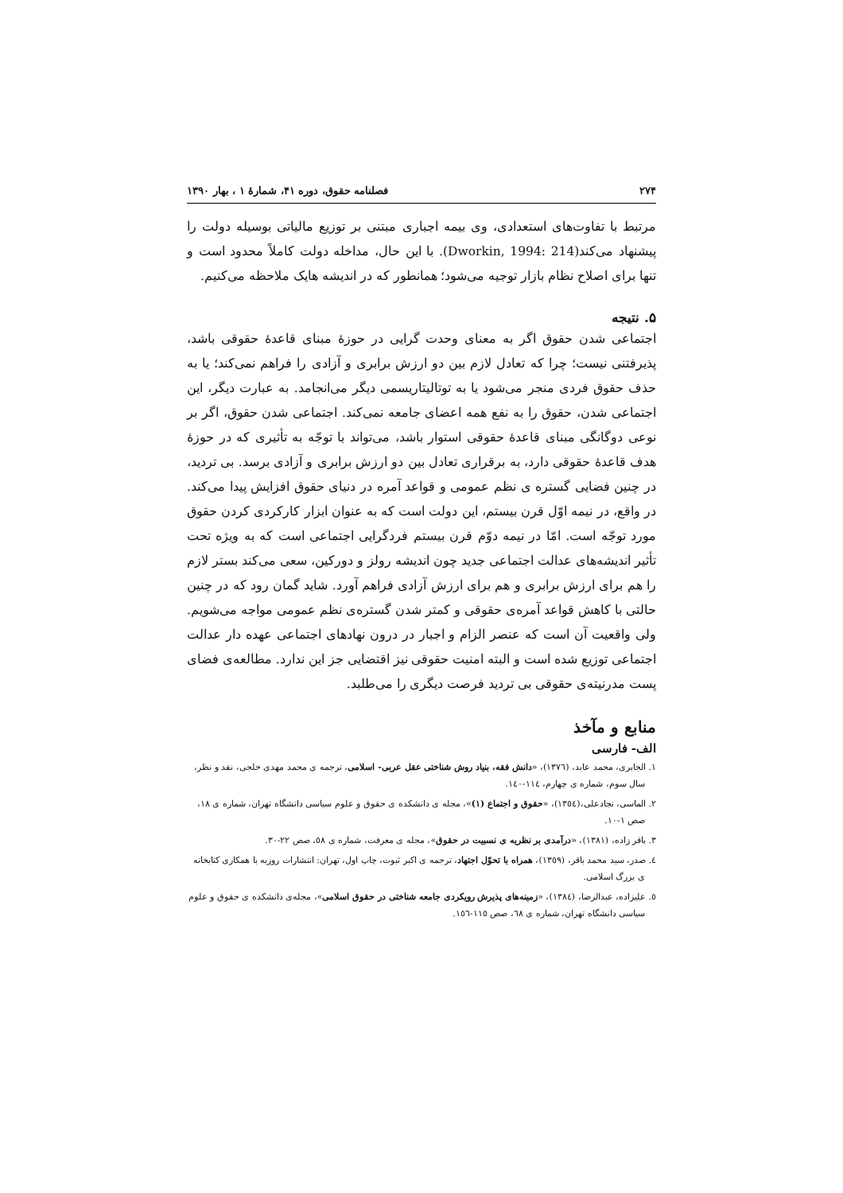۲۷۴ فصلنامه حقوق، دوره ۴۱، شمارۀ ۱ ، بهار ۱۳۹۰
مرتبط با تفاوت‌های استعدادی، وی بیمه اجباری مبتنی بر توزیع مالیاتی بوسیله دولت را پیشنهاد می‌کند(Dworkin, 1994: 214). با این حال، مداخله دولت کاملاً محدود است و تنها برای اصلاح نظام بازار توجیه می‌شود؛ همانطور که در اندیشه هایک ملاحظه می‌کنیم.
۵. نتیجه
اجتماعی شدن حقوق اگر به معنای وحدت گرایی در حوزۀ مبنای قاعدۀ حقوقی باشد، پذیرفتنی نیست؛ چرا که تعادل لازم بین دو ارزش برابری و آزادی را فراهم نمی‌کند؛ یا به حذف حقوق فردی منجر می‌شود یا به توتالیتاریسمی دیگر می‌انجامد. به عبارت دیگر، این اجتماعی شدن، حقوق را به نفع همه اعضای جامعه نمی‌کند. اجتماعی شدن حقوق، اگر بر نوعی دوگانگی مبنای قاعدۀ حقوقی استوار باشد، می‌تواند با توجّه به تأثیری که در حوزۀ هدف قاعدۀ حقوقی دارد، به برقراری تعادل بین دو ارزش برابری و آزادی برسد. بی تردید، در چنین فضایی گستره ی نظم عمومی و قواعد آمره در دنیای حقوق افزایش پیدا می‌کند. در واقع، در نیمه اوّل قرن بیستم، این دولت است که به عنوان ابزار کارکردی کردن حقوق مورد توجّه است. امّا در نیمه دوّم قرن بیستم فردگرایی اجتماعی است که به ویژه تحت تأثیر اندیشه‌های عدالت اجتماعی جدید چون اندیشه رولز و دورکین، سعی می‌کند بستر لازم را هم برای ارزش برابری و هم برای ارزش آزادی فراهم آورد. شاید گمان رود که در چنین حالتی با کاهش قواعد آمره‌ی حقوقی و کمتر شدن گستره‌ی نظم عمومی مواجه می‌شویم. ولی واقعیت آن است که عنصر الزام و اجبار در درون نهادهای اجتماعی عهده دار عدالت اجتماعی توزیع شده است و البته امنیت حقوقی نیز اقتضایی جز این ندارد. مطالعه‌ی فضای پست مدرنیته‌ی حقوقی بی تردید فرصت دیگری را می‌طلبد.
منابع و مآخذ
الف- فارسی
۱. الجابری، محمد عابد، (۱۳۷٦)، «دانش فقه، بنیاد روش شناختی عقل عربی- اسلامی، ترجمه ی محمد مهدی خلجی، نقد و نظر، سال سوم، شماره ی چهارم، ۱۱٤-۱٤۰.
۲. الماسی، نجادعلی،(۱۳٥٤)، «حقوق و اجتماع (۱)»، مجله ی دانشکده ی حقوق و علوم سیاسی دانشگاه تهران، شماره ی ۱۸، صص ۱-۱۰.
۳. باقر زاده، (۱۳۸۱)، «درآمدی بر نظریه ی نسبیت در حقوق»، مجله ی معرفت، شماره ی ٥۸، صص ۲۲-۳۰.
٤. صدر، سید محمد باقر، (۱۳٥۹)، همراه با تحوّل اجتهاد، ترجمه ی اکبر ثبوت، چاپ اول، تهران: انتشارات روزبه با همکاری کتابخانه ی بزرگ اسلامی.
٥. علیزاده، عبدالرضا، (۱۳۸٤)، «زمینه‌های پذیرش رویکردی جامعه شناختی در حقوق اسلامی»، مجله‌ی دانشکده ی حقوق و علوم سیاسی دانشگاه تهران، شماره ی ٦۸، صص ۱۱٥-۱٥٦.